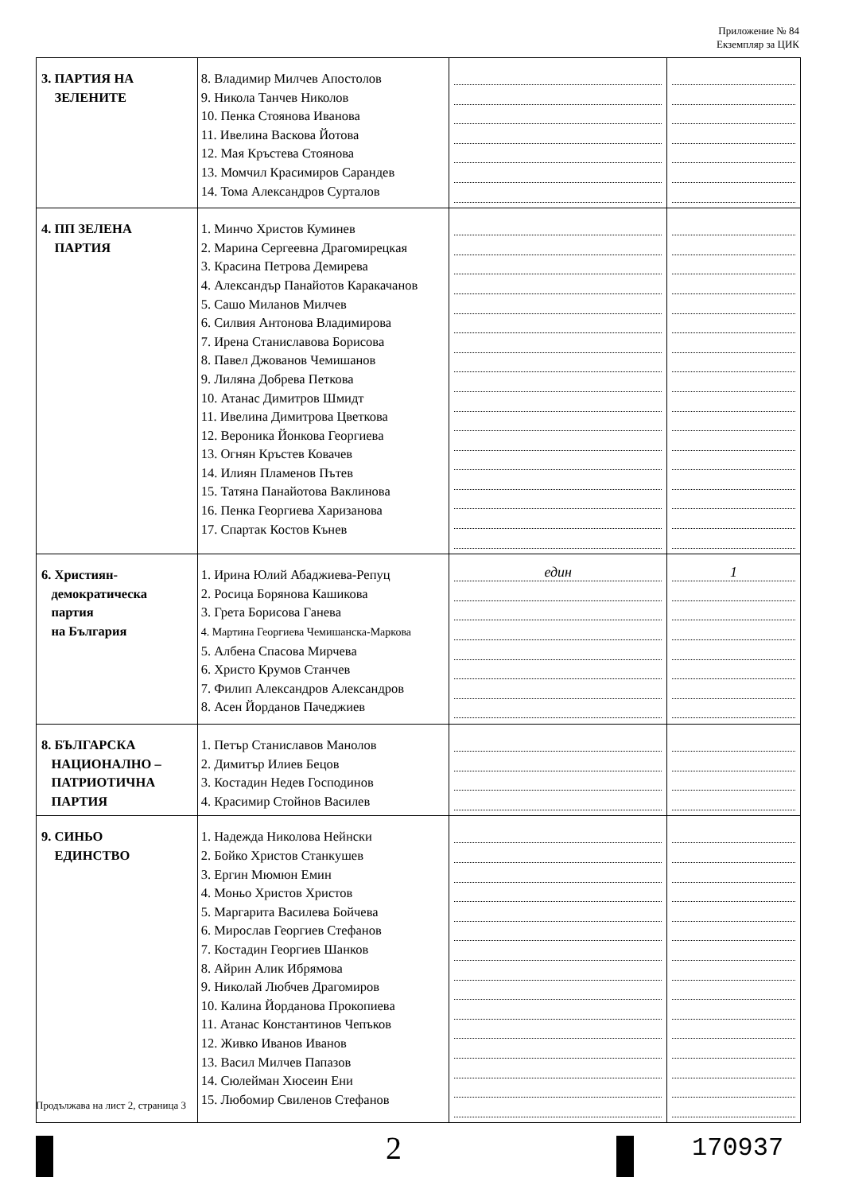Приложение № 84
Екземпляр за ЦИК
| 3. ПАРТИЯ НА ЗЕЛЕНИТЕ | 8. Владимир Милчев Апостолов 9. Никола Танчев Николов 10. Пенка Стоянова Иванова 11. Ивелина Васкова Йотова 12. Мая Кръстева Стоянова 13. Момчил Красимиров Сарандев 14. Тома Александров Сурталов | | |
| 4. ПП ЗЕЛЕНА ПАРТИЯ | 1. Минчо Христов Куминев 2. Марина Сергеевна Драгомирецкая 3. Красина Петрова Демирева 4. Александър Панайотов Каракачанов 5. Сашо Миланов Милчев 6. Силвия Антонова Владимирова 7. Ирена Станиславова Борисова 8. Павел Джованов Чемишанов 9. Лиляна Добрева Петкова 10. Атанас Димитров Шмидт 11. Ивелина Димитрова Цветкова 12. Вероника Йонкова Георгиева 13. Огнян Кръстев Ковачев 14. Илиян Пламенов Пътев 15. Татяна Панайотова Ваклинова 16. Пенка Георгиева Харизанова 17. Спартак Костов Кънев | | |
| 6. Християн- демократическа партия на България | 1. Ирина Юлий Абаджиева-Репуц 2. Росица Борянова Кашикова 3. Грета Борисова Ганева 4. Мартина Георгиева Чемишанска-Маркова 5. Албена Спасова Мирчева 6. Христо Крумов Станчев 7. Филип Александров Александров 8. Асен Йорданов Пачеджиев | един | 1 |
| 8. БЪЛГАРСКА НАЦИОНАЛНО – ПАТРИОТИЧНА ПАРТИЯ | 1. Петър Станиславов Манолов 2. Димитър Илиев Бецов 3. Костадин Недев Господинов 4. Красимир Стойнов Василев | | |
| 9. СИНЬО ЕДИНСТВО | 1. Надежда Николова Нейнски 2. Бойко Христов Станкушев 3. Ергин Мюмюн Емин 4. Моньо Христов Христов 5. Маргарита Василева Бойчева 6. Мирослав Георгиев Стефанов 7. Костадин Георгиев Шанков 8. Айрин Алик Ибрямова 9. Николай Любчев Драгомиров 10. Калина Йорданова Прокопиева 11. Атанас Константинов Чепъков 12. Живко Иванов Иванов 13. Васил Милчев Папазов 14. Сюлейман Хюсеин Ени 15. Любомир Свиленов Стефанов | | |
Продължава на лист 2, страница 3
2 170937